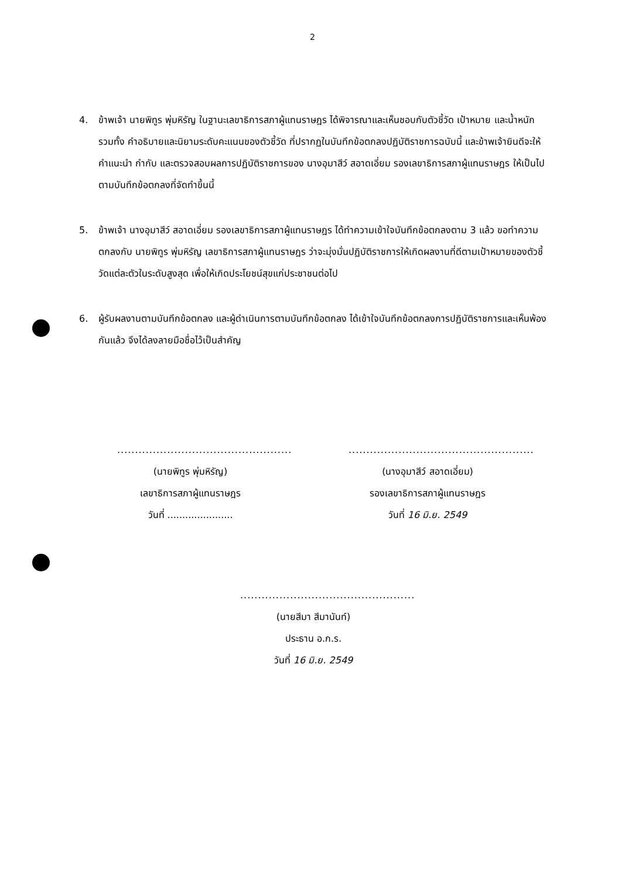2
4. ข้าพเจ้า นายพิทูร พุ่มหิรัญ ในฐานะเลขาธิการสภาผู้แทนราษฎร ได้พิจารณาและเห็นชอบกับตัวชี้วัด เป้าหมาย และน้ำหนัก รวมทั้ง คำอธิบายและนิยามระดับคะแนนของตัวชี้วัด ที่ปรากฏในบันทึกข้อตกลงปฏิบัติราชการฉบับนี้ และข้าพเจ้ายินดีจะให้คำแนะนำ กำกับ และตรวจสอบผลการปฏิบัติราชการของ นางอุมาสีว์ สอาดเอี่ยม รองเลขาธิการสภาผู้แทนราษฎร ให้เป็นไปตามบันทึกข้อตกลงที่จัดทำขึ้นนี้
5. ข้าพเจ้า นางอุมาสีว์ สอาดเอี่ยม รองเลขาธิการสภาผู้แทนราษฎร ได้ทำความเข้าใจบันทึกข้อตกลงตาม 3 แล้ว ขอทำความตกลงกับ นายพิทูร พุ่มหิรัญ เลขาธิการสภาผู้แทนราษฎร ว่าจะมุ่งมั่นปฏิบัติราชการให้เกิดผลงานที่ดีตามเป้าหมายของตัวชี้วัดแต่ละตัวในระดับสูงสุด เพื่อให้เกิดประโยชน์สุขแก่ประชาชนต่อไป
6. ผู้รับผลงานตามบันทึกข้อตกลง และผู้ดำเนินการตามบันทึกข้อตกลง ได้เข้าใจบันทึกข้อตกลงการปฏิบัติราชการและเห็นพ้องกันแล้ว จึงได้ลงลายมือชื่อไว้เป็นสำคัญ
.................................................
(นายพิทูร พุ่มหิรัญ)
เลขาธิการสภาผู้แทนราษฎร
วันที่ ......................
....................................................
(นางอุมาสีว์ สอาดเอี่ยม)
รองเลขาธิการสภาผู้แทนราษฎร
วันที่ 16 มิ.ย. 2549
.................................................
(นายสีมา สีมานันท์)
ประธาน อ.ก.ร.
วันที่ 16 มิ.ย. 2549